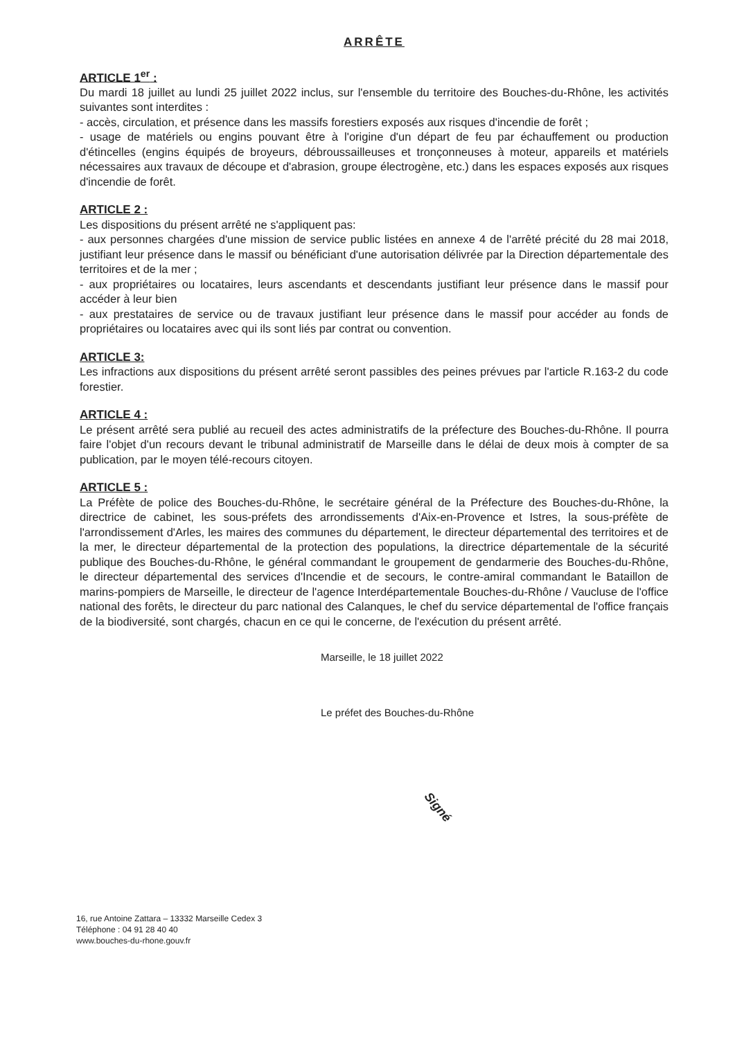ARRÊTE
ARTICLE 1<sup>er</sup> :
Du mardi 18 juillet au lundi 25 juillet 2022 inclus, sur l'ensemble du territoire des Bouches-du-Rhône, les activités suivantes sont interdites :
- accès, circulation, et présence dans les massifs forestiers exposés aux risques d'incendie de forêt ;
- usage de matériels ou engins pouvant être à l'origine d'un départ de feu par échauffement ou production d'étincelles (engins équipés de broyeurs, débroussailleuses et tronçonneuses à moteur, appareils et matériels nécessaires aux travaux de découpe et d'abrasion, groupe électrogène, etc.) dans les espaces exposés aux risques d'incendie de forêt.
ARTICLE 2 :
Les dispositions du présent arrêté ne s'appliquent pas:
- aux personnes chargées d'une mission de service public listées en annexe 4 de l'arrêté précité du 28 mai 2018, justifiant leur présence dans le massif ou bénéficiant d'une autorisation délivrée par la Direction départementale des territoires et de la mer ;
- aux propriétaires ou locataires, leurs ascendants et descendants justifiant leur présence dans le massif pour accéder à leur bien
- aux prestataires de service ou de travaux justifiant leur présence dans le massif pour accéder au fonds de propriétaires ou locataires avec qui ils sont liés par contrat ou convention.
ARTICLE 3:
Les infractions aux dispositions du présent arrêté seront passibles des peines prévues par l'article R.163-2 du code forestier.
ARTICLE 4 :
Le présent arrêté sera publié au recueil des actes administratifs de la préfecture des Bouches-du-Rhône. Il pourra faire l'objet d'un recours devant le tribunal administratif de Marseille dans le délai de deux mois à compter de sa publication, par le moyen télé-recours citoyen.
ARTICLE 5 :
La Préfète de police des Bouches-du-Rhône, le secrétaire général de la Préfecture des Bouches-du-Rhône, la directrice de cabinet, les sous-préfets des arrondissements d'Aix-en-Provence et Istres, la sous-préfète de l'arrondissement d'Arles, les maires des communes du département, le directeur départemental des territoires et de la mer, le directeur départemental de la protection des populations, la directrice départementale de la sécurité publique des Bouches-du-Rhône, le général commandant le groupement de gendarmerie des Bouches-du-Rhône, le directeur départemental des services d'Incendie et de secours, le contre-amiral commandant le Bataillon de marins-pompiers de Marseille, le directeur de l'agence Interdépartementale Bouches-du-Rhône / Vaucluse de l'office national des forêts, le directeur du parc national des Calanques, le chef du service départemental de l'office français de la biodiversité, sont chargés, chacun en ce qui le concerne, de l'exécution du présent arrêté.
Marseille, le 18 juillet 2022
Le préfet des Bouches-du-Rhône
Signé
16, rue Antoine Zattara – 13332 Marseille Cedex 3
Téléphone : 04 91 28 40 40
www.bouches-du-rhone.gouv.fr